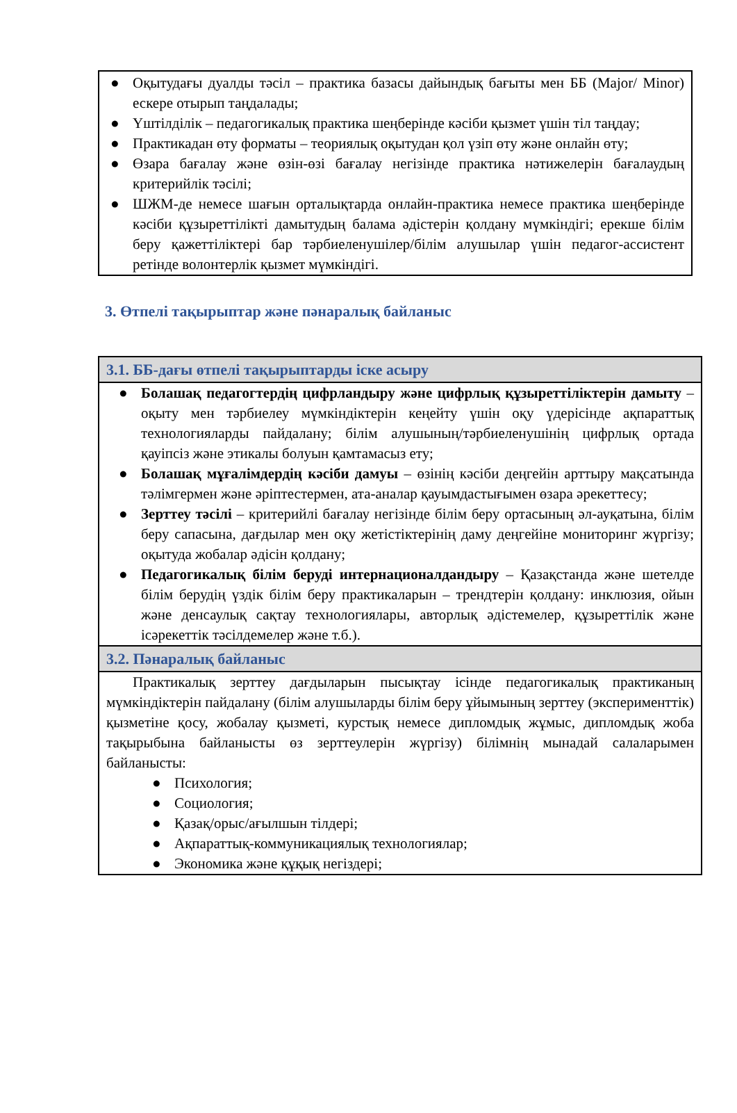● Оқытудағы дуалды тәсіл – практика базасы дайындық бағыты мен ББ (Major/ Minor) ескере отырып таңдалады;
● Үштілділік – педагогикалық практика шеңберінде кәсіби қызмет үшін тіл таңдау;
● Практикадан өту форматы – теориялық оқытудан қол үзіп өту және онлайн өту;
● Өзара бағалау және өзін-өзі бағалау негізінде практика нәтижелерін бағалаудың критерийлік тәсілі;
● ШЖМ-де немесе шағын орталықтарда онлайн-практика немесе практика шеңберінде кәсіби құзыреттілікті дамытудың балама әдістерін қолдану мүмкіндігі; ерекше білім беру қажеттіліктері бар тәрбиеленушілер/білім алушылар үшін педагог-ассистент ретінде волонтерлік қызмет мүмкіндігі.
3. Өтпелі тақырыптар және пәнаралық байланыс
| 3.1. ББ-дағы өтпелі тақырыптарды іске асыру |
| --- |
| ● Болашақ педагогтердің цифрландыру және цифрлық құзыреттіліктерін дамыту – оқыту мен тәрбиелеу мүмкіндіктерін кеңейту үшін оқу үдерісінде ақпараттық технологияларды пайдалану; білім алушының/тәрбиеленушінің цифрлық ортада қауіпсіз және этикалы болуын қамтамасыз ету; ● Болашақ мұғалімдердің кәсіби дамуы – өзінің кәсіби деңгейін арттыру мақсатында тәлімгермен және әріптестермен, ата-аналар қауымдастығымен өзара әрекеттесу; ● Зерттеу тәсілі – критерийлі бағалау негізінде білім беру ортасының әл-ауқатына, білім беру сапасына, дағдылар мен оқу жетістіктерінің даму деңгейіне мониторинг жүргізу; оқытуда жобалар әдісін қолдану; ● Педагогикалық білім беруді интернационалдандыру – Қазақстанда және шетелде білім берудің үздік білім беру практикаларын – трендтерін қолдану: инклюзия, ойын және денсаулық сақтау технологиялары, авторлық әдістемелер, құзыреттілік және ісәрекеттік тәсілдемелер және т.б.). |
| 3.2. Пәнаралық байланыс |
| Практикалық зерттеу дағдыларын пысықтау ісінде педагогикалық практиканың мүмкіндіктерін пайдалану (білім алушыларды білім беру ұйымының зерттеу (эксперименттік) қызметіне қосу, жобалау қызметі, курстық немесе дипломдық жұмыс, дипломдық жоба тақырыбына байланысты өз зерттеулерін жүргізу) білімнің мынадай салаларымен байланысты: ● Психология; ● Социология; ● Қазақ/орыс/ағылшын тілдері; ● Ақпараттық-коммуникациялық технологиялар; ● Экономика және құқық негіздері; |